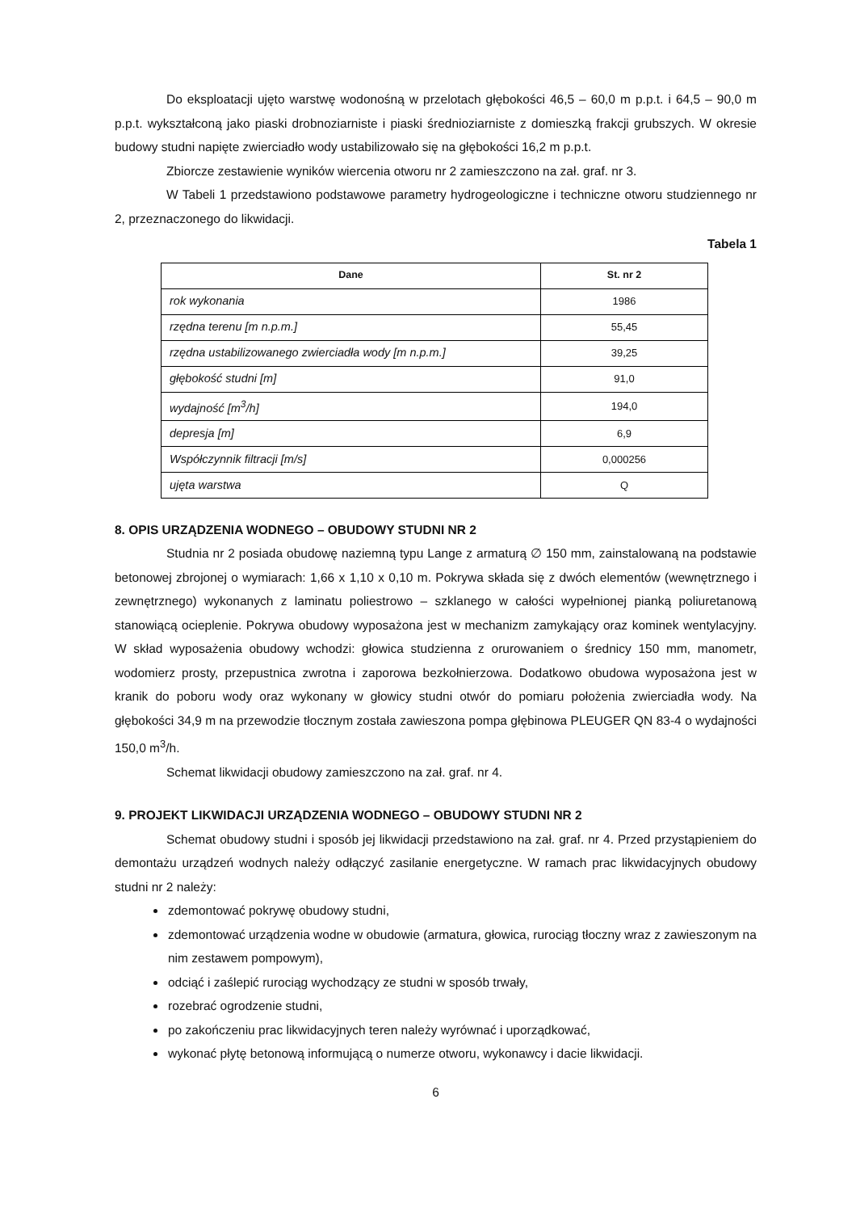Do eksploatacji ujęto warstwę wodonośną w przelotach głębokości 46,5 – 60,0 m p.p.t. i 64,5 – 90,0 m p.p.t. wykształconą jako piaski drobnoziarniste i piaski średnioziarniste z domieszką frakcji grubszych. W okresie budowy studni napięte zwierciadło wody ustabilizowało się na głębokości 16,2 m p.p.t.
Zbiorcze zestawienie wyników wiercenia otworu nr 2 zamieszczono na zał. graf. nr 3.
W Tabeli 1 przedstawiono podstawowe parametry hydrogeologiczne i techniczne otworu studziennego nr 2, przeznaczonego do likwidacji.
Tabela 1
| Dane | St. nr 2 |
| --- | --- |
| rok wykonania | 1986 |
| rzędna terenu [m n.p.m.] | 55,45 |
| rzędna ustabilizowanego zwierciadła wody [m n.p.m.] | 39,25 |
| głębokość studni [m] | 91,0 |
| wydajność [m<sup>3</sup>/h] | 194,0 |
| depresja [m] | 6,9 |
| Współczynnik filtracji [m/s] | 0,000256 |
| ujęta warstwa | Q |
8. OPIS URZĄDZENIA WODNEGO – OBUDOWY STUDNI NR 2
Studnia nr 2 posiada obudowę naziemną typu Lange z armaturą ∅ 150 mm, zainstalowaną na podstawie betonowej zbrojonej o wymiarach: 1,66 x 1,10 x 0,10 m. Pokrywa składa się z dwóch elementów (wewnętrznego i zewnętrznego) wykonanych z laminatu poliestrowo – szklanego w całości wypełnionej pianką poliuretanową stanowiącą ocieplenie. Pokrywa obudowy wyposażona jest w mechanizm zamykający oraz kominek wentylacyjny. W skład wyposażenia obudowy wchodzi: głowica studzienna z orurowaniem o średnicy 150 mm, manometr, wodomierz prosty, przepustnica zwrotna i zaporowa bezkołnierzowa. Dodatkowo obudowa wyposażona jest w kranik do poboru wody oraz wykonany w głowicy studni otwór do pomiaru położenia zwierciadła wody. Na głębokości 34,9 m na przewodzie tłocznym została zawieszona pompa głębinowa PLEUGER QN 83-4 o wydajności 150,0 m<sup>3</sup>/h.
Schemat likwidacji obudowy zamieszczono na zał. graf. nr 4.
9. PROJEKT LIKWIDACJI URZĄDZENIA WODNEGO – OBUDOWY STUDNI NR 2
Schemat obudowy studni i sposób jej likwidacji przedstawiono na zał. graf. nr 4. Przed przystąpieniem do demontażu urządzeń wodnych należy odłączyć zasilanie energetyczne. W ramach prac likwidacyjnych obudowy studni nr 2 należy:
zdemontować pokrywę obudowy studni,
zdemontować urządzenia wodne w obudowie (armatura, głowica, rurociąg tłoczny wraz z zawieszonym na nim zestawem pompowym),
odciąć i zaślepić rurociąg wychodzący ze studni w sposób trwały,
rozebrać ogrodzenie studni,
po zakończeniu prac likwidacyjnych teren należy wyrównać i uporządkować,
wykonać płytę betonową informującą o numerze otworu, wykonawcy i dacie likwidacji.
6